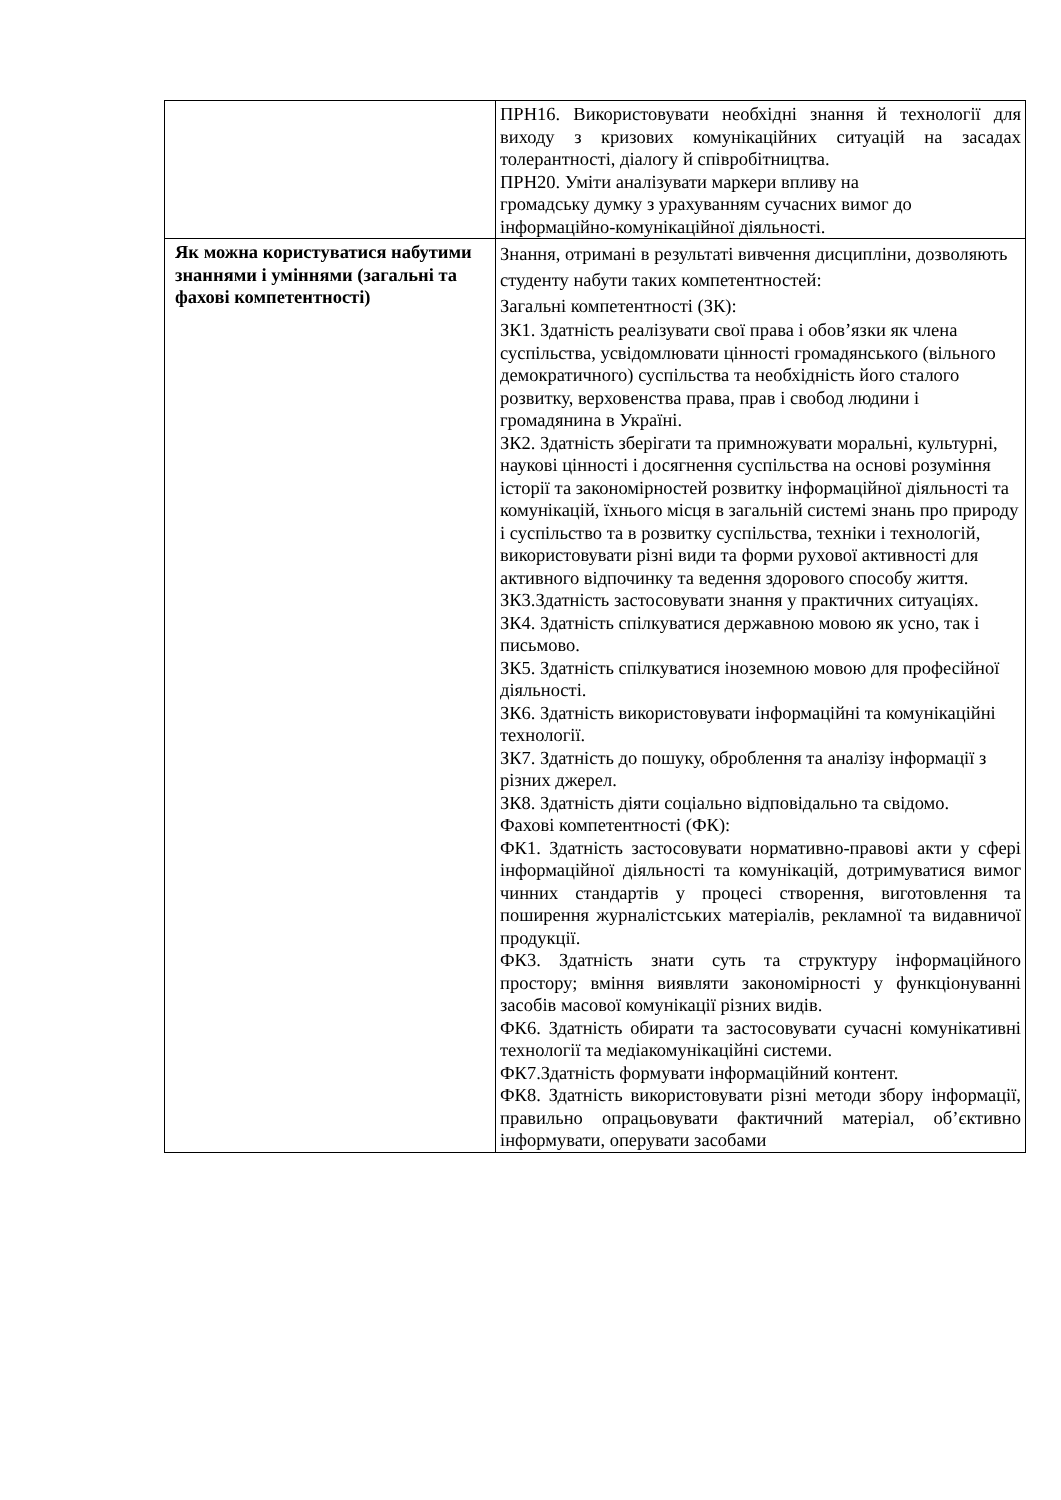| | ПРН16. Використовувати необхідні знання й технології для виходу з кризових комунікаційних ситуацій на засадах толерантності, діалогу й співробітництва. ПРН20. Уміти аналізувати маркери впливу на громадську думку з урахуванням сучасних вимог до інформаційно-комунікаційної діяльності. |
| Як можна користуватися набутими знаннями і уміннями (загальні та фахові компетентності) | Знання, отримані в результаті вивчення дисципліни, дозволяють студенту набути таких компетентностей: Загальні компетентності (ЗК): ЗК1. Здатність реалізувати свої права і обов’язки як члена суспільства, усвідомлювати цінності громадянського (вільного демократичного) суспільства та необхідність його сталого розвитку, верховенства права, прав і свобод людини і громадянина в Україні. ЗК2. Здатність зберігати та примножувати моральні, культурні, наукові цінності і досягнення суспільства на основі розуміння історії та закономірностей розвитку інформаційної діяльності та комунікацій, їхнього місця в загальній системі знань про природу і суспільство та в розвитку суспільства, техніки і технологій, використовувати різні види та форми рухової активності для активного відпочинку та ведення здорового способу життя. ЗК3.Здатність застосовувати знання у практичних ситуаціях. ЗК4. Здатність спілкуватися державною мовою як усно, так і письмово. ЗК5. Здатність спілкуватися іноземною мовою для професійної діяльності. ЗК6. Здатність використовувати інформаційні та комунікаційні технології. ЗК7. Здатність до пошуку, оброблення та аналізу інформації з різних джерел. ЗК8. Здатність діяти соціально відповідально та свідомо. Фахові компетентності (ФК): ФК1. Здатність застосовувати нормативно-правові акти у сфері інформаційної діяльності та комунікацій, дотримуватися вимог чинних стандартів у процесі створення, виготовлення та поширення журналістських матеріалів, рекламної та видавничої продукції. ФК3. Здатність знати суть та структуру інформаційного простору; вміння виявляти закономірності у функціонуванні засобів масової комунікації різних видів. ФК6. Здатність обирати та застосовувати сучасні комунікативні технології та медіакомунікаційні системи. ФК7.Здатність формувати інформаційний контент. ФК8. Здатність використовувати різні методи збору інформації, правильно опрацьовувати фактичний матеріал, об’єктивно інформувати, оперувати засобами |